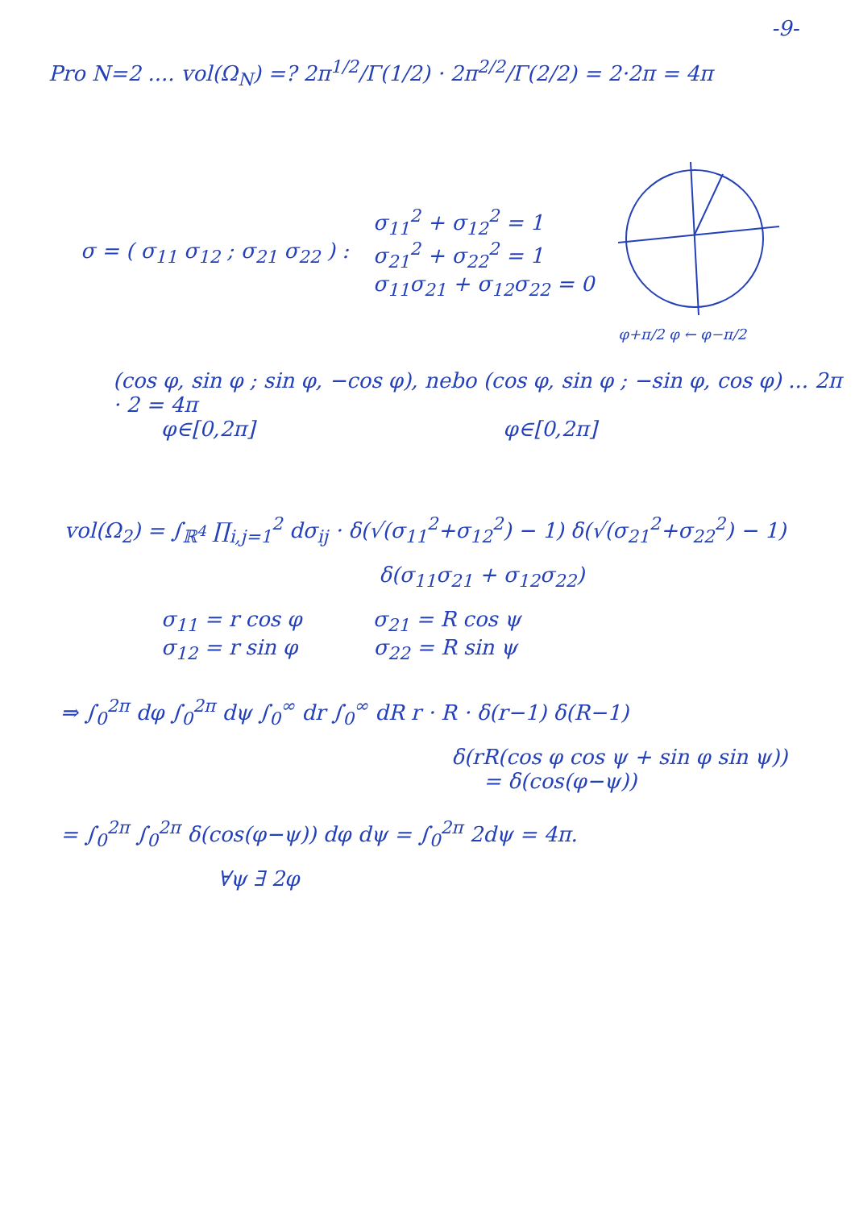-9-
Pro N=2 .... vol(Ω<sub>N</sub>) =? 2π<sup>1/2</sup>/Γ(1/2) · 2π<sup>2/2</sup>/Γ(2/2) = 2·2π = 4π
σ = ( σ<sub>11</sub> σ<sub>12</sub> ; σ<sub>21</sub> σ<sub>22</sub> ) :
σ<sub>11</sub><sup>2</sup> + σ<sub>12</sub><sup>2</sup> = 1
σ<sub>21</sub><sup>2</sup> + σ<sub>22</sub><sup>2</sup> = 1
σ<sub>11</sub>σ<sub>21</sub> + σ<sub>12</sub>σ<sub>22</sub> = 0
φ+π/2 φ ← φ−π/2
(cos φ, sin φ ; sin φ, −cos φ), nebo (cos φ, sin φ ; −sin φ, cos φ) ... 2π · 2 = 4π
φ∈[0,2π] φ∈[0,2π]
vol(Ω<sub>2</sub>) = ∫<sub>ℝ<sup>4</sup></sub> ∏<sub>i,j=1</sub><sup>2</sup> dσ<sub>ij</sub> · δ(√(σ<sub>11</sub><sup>2</sup>+σ<sub>12</sub><sup>2</sup>) − 1) δ(√(σ<sub>21</sub><sup>2</sup>+σ<sub>22</sub><sup>2</sup>) − 1)
δ(σ<sub>11</sub>σ<sub>21</sub> + σ<sub>12</sub>σ<sub>22</sub>)
σ<sub>11</sub> = r cos φ σ<sub>21</sub> = R cos ψ
σ<sub>12</sub> = r sin φ σ<sub>22</sub> = R sin ψ
⇒ ∫<sub>0</sub><sup>2π</sup> dφ ∫<sub>0</sub><sup>2π</sup> dψ ∫<sub>0</sub><sup>∞</sup> dr ∫<sub>0</sub><sup>∞</sup> dR r · R · δ(r−1) δ(R−1)
δ(rR(cos φ cos ψ + sin φ sin ψ))
= δ(cos(φ−ψ))
= ∫<sub>0</sub><sup>2π</sup> ∫<sub>0</sub><sup>2π</sup> δ(cos(φ−ψ)) dφ dψ = ∫<sub>0</sub><sup>2π</sup> 2dψ = 4π.
∀ψ ∃ 2φ